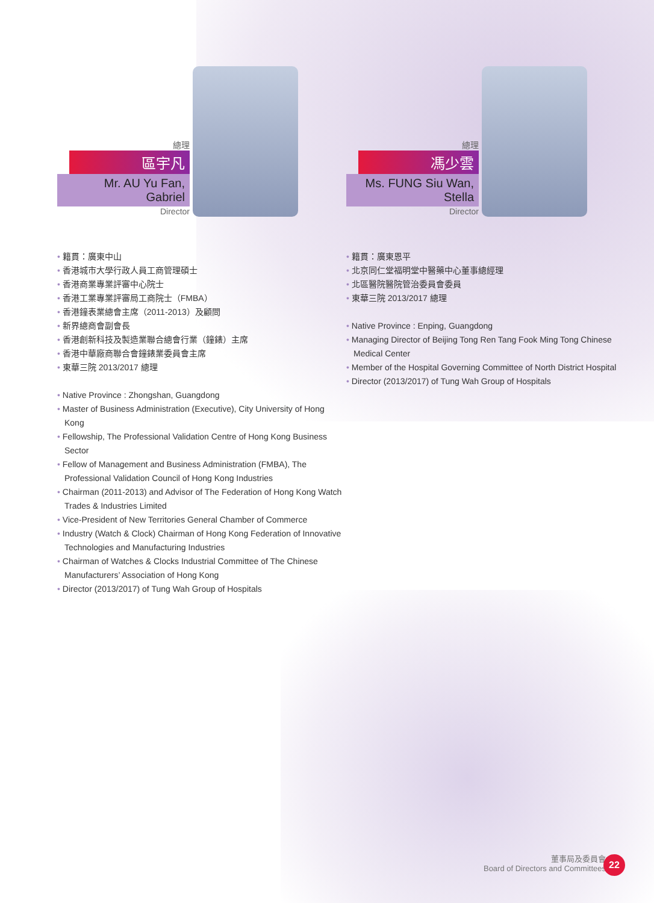總理
區宇凡
Mr. AU Yu Fan, Gabriel
Director
• 籍貫：廣東中山
• 香港城市大學行政人員工商管理碩士
• 香港商業專業評審中心院士
• 香港工業專業評審局工商院士（FMBA）
• 香港鐘表業總會主席（2011-2013）及顧問
• 新界總商會副會長
• 香港創新科技及製造業聯合總會行業（鐘錶）主席
• 香港中華廠商聯合會鐘錶業委員會主席
• 東華三院 2013/2017 總理
• Native Province : Zhongshan, Guangdong
• Master of Business Administration (Executive), City University of Hong Kong
• Fellowship, The Professional Validation Centre of Hong Kong Business Sector
• Fellow of Management and Business Administration (FMBA), The Professional Validation Council of Hong Kong Industries
• Chairman (2011-2013) and Advisor of The Federation of Hong Kong Watch Trades & Industries Limited
• Vice-President of New Territories General Chamber of Commerce
• Industry (Watch & Clock) Chairman of Hong Kong Federation of Innovative Technologies and Manufacturing Industries
• Chairman of Watches & Clocks Industrial Committee of The Chinese Manufacturers’ Association of Hong Kong
• Director (2013/2017) of Tung Wah Group of Hospitals
總理
馮少雲
Ms. FUNG Siu Wan, Stella
Director
• 籍貫：廣東恩平
• 北京同仁堂福明堂中醫藥中心董事總經理
• 北區醫院醫院管治委員會委員
• 東華三院 2013/2017 總理
• Native Province : Enping, Guangdong
• Managing Director of Beijing Tong Ren Tang Fook Ming Tong Chinese Medical Center
• Member of the Hospital Governing Committee of North District Hospital
• Director (2013/2017) of Tung Wah Group of Hospitals
董事局及委員會
Board of Directors and Committees
22